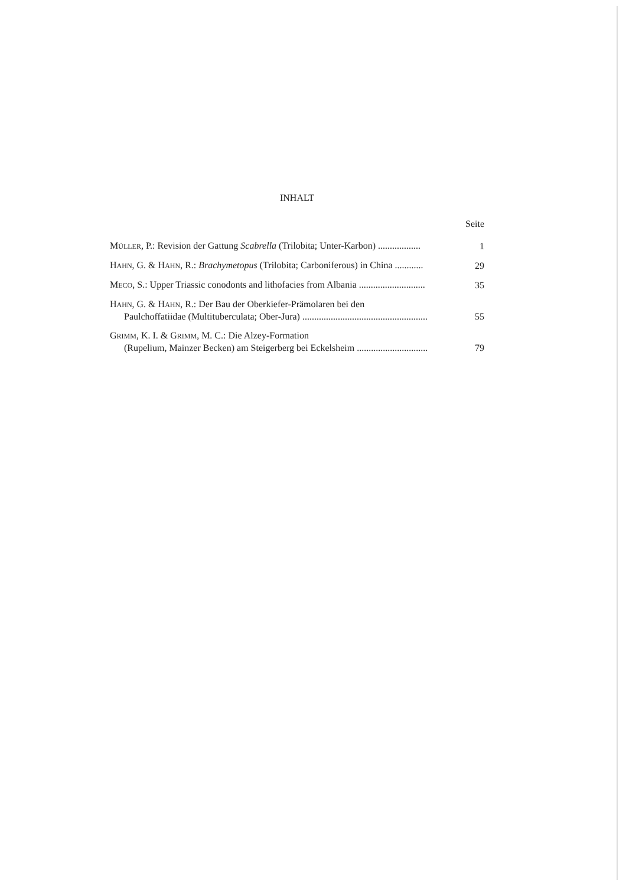INHALT
Seite
MÜLLER, P.: Revision der Gattung Scabrella (Trilobita; Unter-Karbon) ..................
1
HAHN, G. & HAHN, R.: Brachymetopus (Trilobita; Carboniferous) in China ............
29
MECO, S.: Upper Triassic conodonts and lithofacies from Albania ............................
35
HAHN, G. & HAHN, R.: Der Bau der Oberkiefer-Prämolaren bei den
Paulchoffatiidae (Multituberculata; Ober-Jura) .....................................................
55
GRIMM, K. I. & GRIMM, M. C.: Die Alzey-Formation
(Rupelium, Mainzer Becken) am Steigerberg bei Eckelsheim ..............................
79